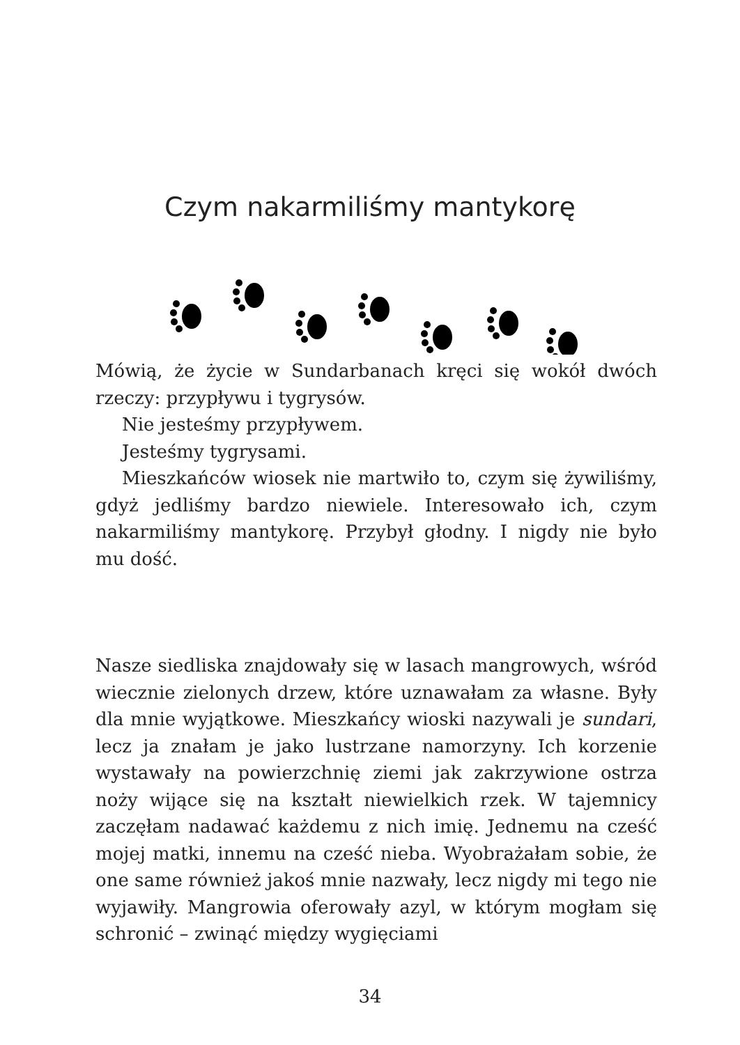Czym nakarmiliśmy mantykorę
Mówią, że życie w Sundarbanach kręci się wokół dwóch rzeczy: przypływu i tygrysów.
Nie jesteśmy przypływem.
Jesteśmy tygrysami.
Mieszkańców wiosek nie martwiło to, czym się żywiliśmy, gdyż jedliśmy bardzo niewiele. Interesowało ich, czym nakarmiliśmy mantykorę. Przybył głodny. I nigdy nie było mu dość.
Nasze siedliska znajdowały się w lasach mangrowych, wśród wiecznie zielonych drzew, które uznawałam za własne. Były dla mnie wyjątkowe. Mieszkańcy wioski nazywali je sundari, lecz ja znałam je jako lustrzane namorzyny. Ich korzenie wystawały na powierzchnię ziemi jak zakrzywione ostrza noży wijące się na kształt niewielkich rzek. W tajemnicy zaczęłam nadawać każdemu z nich imię. Jednemu na cześć mojej matki, innemu na cześć nieba. Wyobrażałam sobie, że one same również jakoś mnie nazwały, lecz nigdy mi tego nie wyjawiły. Mangrowia oferowały azyl, w którym mogłam się schronić – zwinąć między wygięciami
34